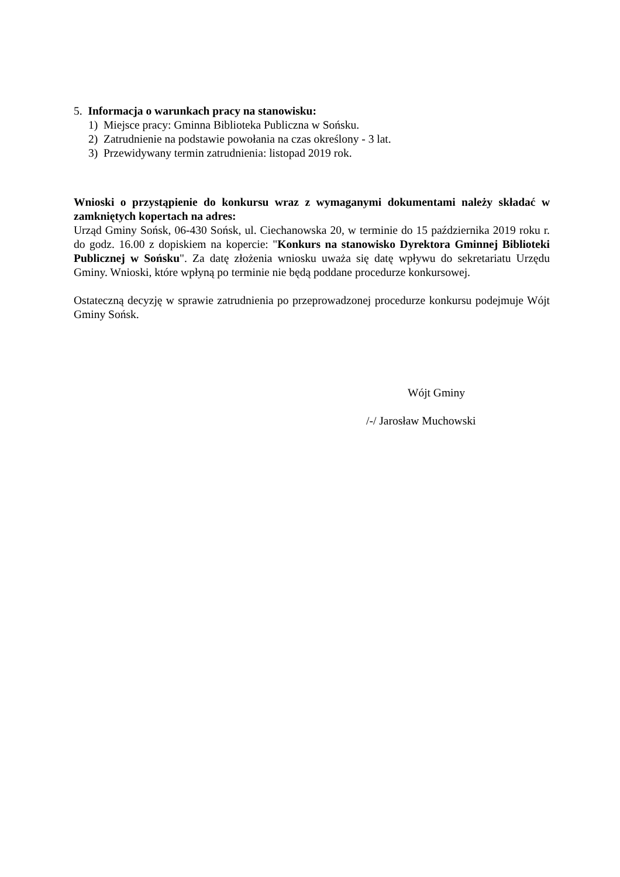5. Informacja o warunkach pracy na stanowisku:
1) Miejsce pracy: Gminna Biblioteka Publiczna w Sońsku.
2) Zatrudnienie na podstawie powołania na czas określony - 3 lat.
3) Przewidywany termin zatrudnienia: listopad 2019 rok.
Wnioski o przystąpienie do konkursu wraz z wymaganymi dokumentami należy składać w zamkniętych kopertach na adres:
Urząd Gminy Sońsk, 06-430 Sońsk, ul. Ciechanowska 20, w terminie do 15 października 2019 roku r. do godz. 16.00 z dopiskiem na kopercie: "Konkurs na stanowisko Dyrektora Gminnej Biblioteki Publicznej w Sońsku". Za datę złożenia wniosku uważa się datę wpływu do sekretariatu Urzędu Gminy. Wnioski, które wpłyną po terminie nie będą poddane procedurze konkursowej.
Ostateczną decyzję w sprawie zatrudnienia po przeprowadzonej procedurze konkursu podejmuje Wójt Gminy Sońsk.
Wójt Gminy
/-/ Jarosław Muchowski